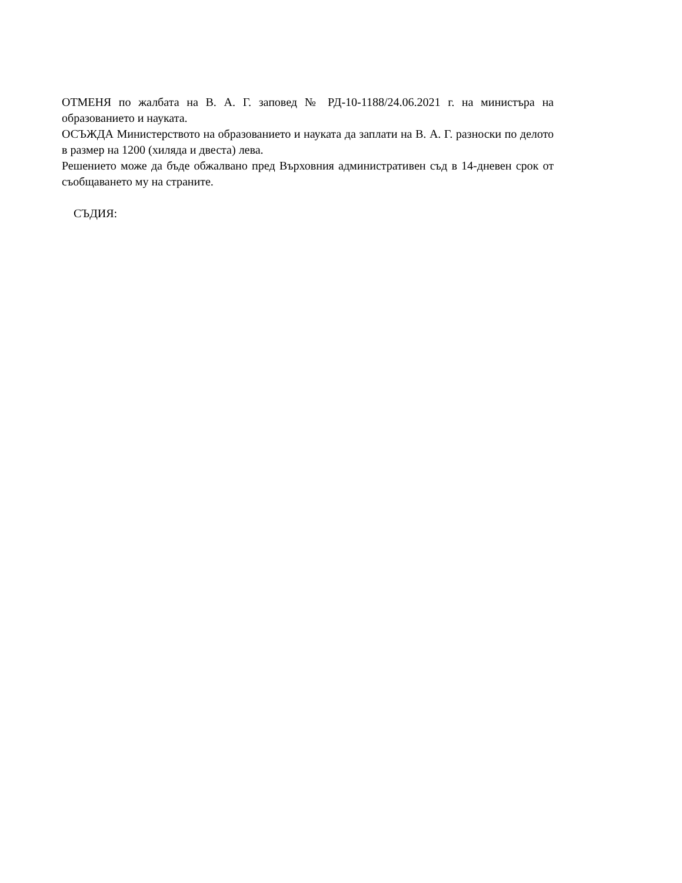ОТМЕНЯ по жалбата на В. А. Г. заповед № РД-10-1188/24.06.2021 г. на министъра на образованието и науката.
ОСЪЖДА Министерството на образованието и науката да заплати на В. А. Г. разноски по делото в размер на 1200 (хиляда и двеста) лева.
Решението може да бъде обжалвано пред Върховния административен съд в 14-дневен срок от съобщаването му на страните.
СЪДИЯ: